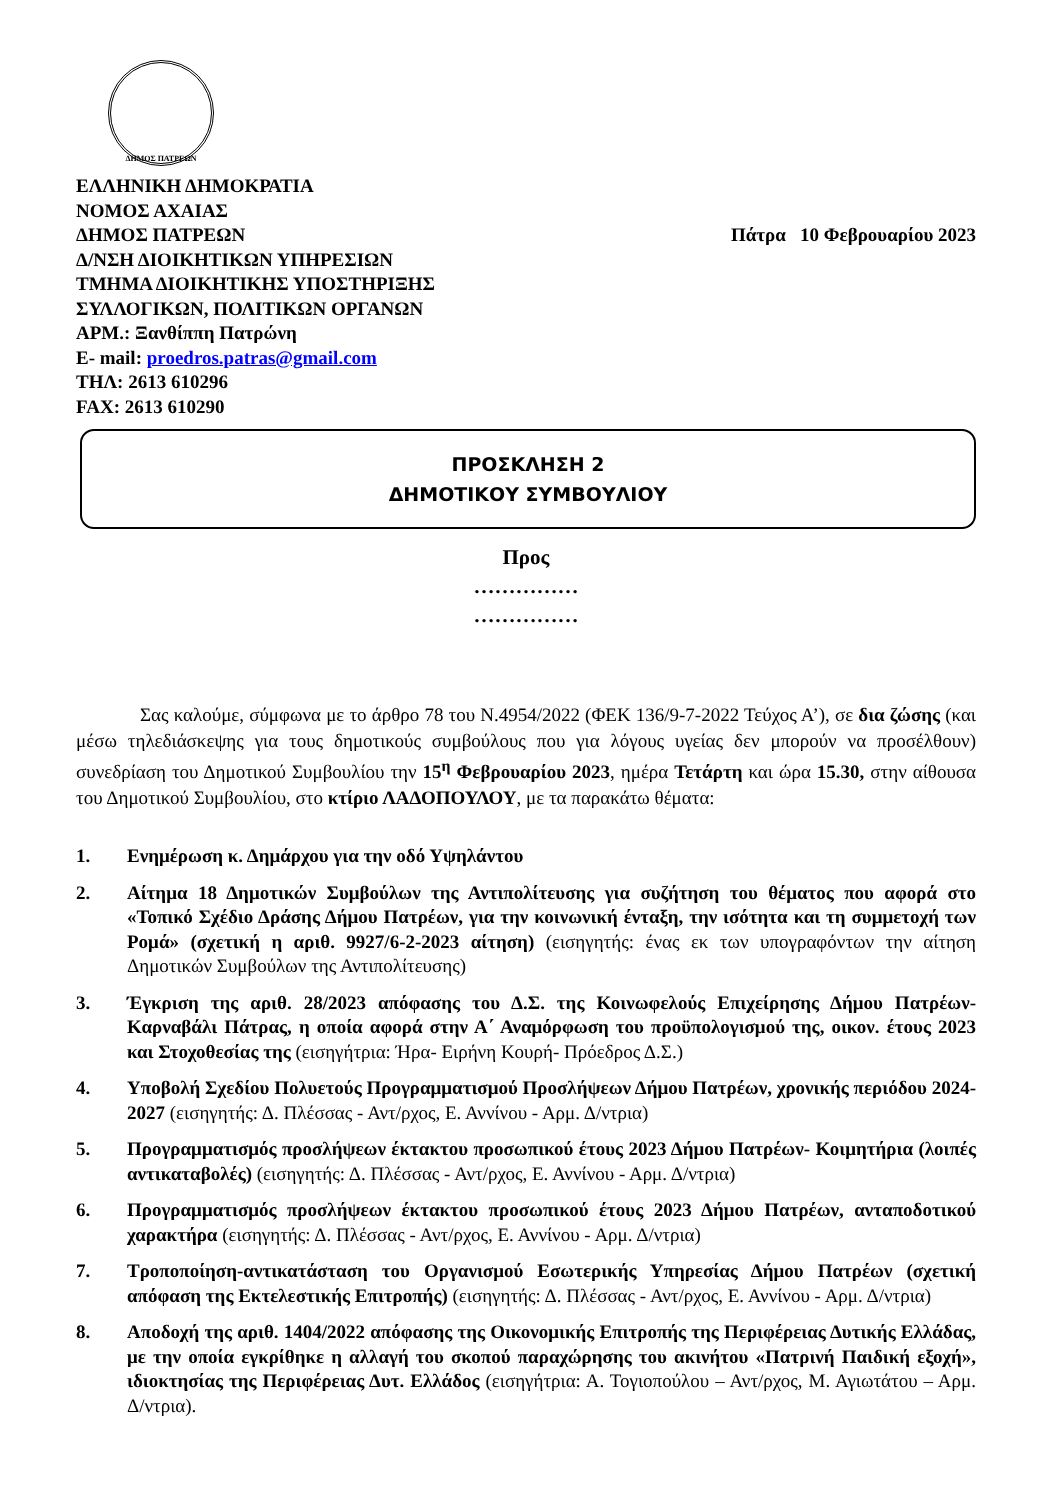ΔΗΜΟΣ ΠΑΤΡΕΩΝ
ΕΛΛΗΝΙΚΗ ΔΗΜΟΚΡΑΤΙΑ
ΝΟΜΟΣ ΑΧΑΙΑΣ
ΔΗΜΟΣ ΠΑΤΡΕΩΝ Πάτρα 10 Φεβρουαρίου 2023
Δ/ΝΣΗ ΔΙΟΙΚΗΤΙΚΩΝ ΥΠΗΡΕΣΙΩΝ
ΤΜΗΜΑ ΔΙΟΙΚΗΤΙΚΗΣ ΥΠΟΣΤΗΡΙΞΗΣ
ΣΥΛΛΟΓΙΚΩΝ, ΠΟΛΙΤΙΚΩΝ ΟΡΓΑΝΩΝ
ΑΡΜ.: Ξανθίππη Πατρώνη
E- mail: proedros.patras@gmail.com
ΤΗΛ: 2613 610296
FAX: 2613 610290
ΠΡΟΣΚΛΗΣΗ 2
ΔΗΜΟΤΙΚΟΥ ΣΥΜΒΟΥΛΙΟΥ
Προς
……………
……………
Σας καλούμε, σύμφωνα με το άρθρο 78 του Ν.4954/2022 (ΦΕΚ 136/9-7-2022 Τεύχος Α’), σε δια ζώσης (και μέσω τηλεδιάσκεψης για τους δημοτικούς συμβούλους που για λόγους υγείας δεν μπορούν να προσέλθουν) συνεδρίαση του Δημοτικού Συμβουλίου την 15<sup>η</sup> Φεβρουαρίου 2023, ημέρα Τετάρτη και ώρα 15.30, στην αίθουσα του Δημοτικού Συμβουλίου, στο κτίριο ΛΑΔΟΠΟΥΛΟΥ, με τα παρακάτω θέματα:
1. Ενημέρωση κ. Δημάρχου για την οδό Υψηλάντου
2. Αίτημα 18 Δημοτικών Συμβούλων της Αντιπολίτευσης για συζήτηση του θέματος που αφορά στο «Τοπικό Σχέδιο Δράσης Δήμου Πατρέων, για την κοινωνική ένταξη, την ισότητα και τη συμμετοχή των Ρομά» (σχετική η αριθ. 9927/6-2-2023 αίτηση) (εισηγητής: ένας εκ των υπογραφόντων την αίτηση Δημοτικών Συμβούλων της Αντιπολίτευσης)
3. Έγκριση της αριθ. 28/2023 απόφασης του Δ.Σ. της Κοινωφελούς Επιχείρησης Δήμου Πατρέων- Καρναβάλι Πάτρας, η οποία αφορά στην Α΄ Αναμόρφωση του προϋπολογισμού της, οικον. έτους 2023 και Στοχοθεσίας της (εισηγήτρια: Ήρα- Ειρήνη Κουρή- Πρόεδρος Δ.Σ.)
4. Υποβολή Σχεδίου Πολυετούς Προγραμματισμού Προσλήψεων Δήμου Πατρέων, χρονικής περιόδου 2024-2027 (εισηγητής: Δ. Πλέσσας - Αντ/ρχος, Ε. Αννίνου - Αρμ. Δ/ντρια)
5. Προγραμματισμός προσλήψεων έκτακτου προσωπικού έτους 2023 Δήμου Πατρέων- Κοιμητήρια (λοιπές αντικαταβολές) (εισηγητής: Δ. Πλέσσας - Αντ/ρχος, Ε. Αννίνου - Αρμ. Δ/ντρια)
6. Προγραμματισμός προσλήψεων έκτακτου προσωπικού έτους 2023 Δήμου Πατρέων, ανταποδοτικού χαρακτήρα (εισηγητής: Δ. Πλέσσας - Αντ/ρχος, Ε. Αννίνου - Αρμ. Δ/ντρια)
7. Τροποποίηση-αντικατάσταση του Οργανισμού Εσωτερικής Υπηρεσίας Δήμου Πατρέων (σχετική απόφαση της Εκτελεστικής Επιτροπής) (εισηγητής: Δ. Πλέσσας - Αντ/ρχος, Ε. Αννίνου - Αρμ. Δ/ντρια)
8. Αποδοχή της αριθ. 1404/2022 απόφασης της Οικονομικής Επιτροπής της Περιφέρειας Δυτικής Ελλάδας, με την οποία εγκρίθηκε η αλλαγή του σκοπού παραχώρησης του ακινήτου «Πατρινή Παιδική εξοχή», ιδιοκτησίας της Περιφέρειας Δυτ. Ελλάδος (εισηγήτρια: Α. Τογιοπούλου – Αντ/ρχος, Μ. Αγιωτάτου – Αρμ. Δ/ντρια).